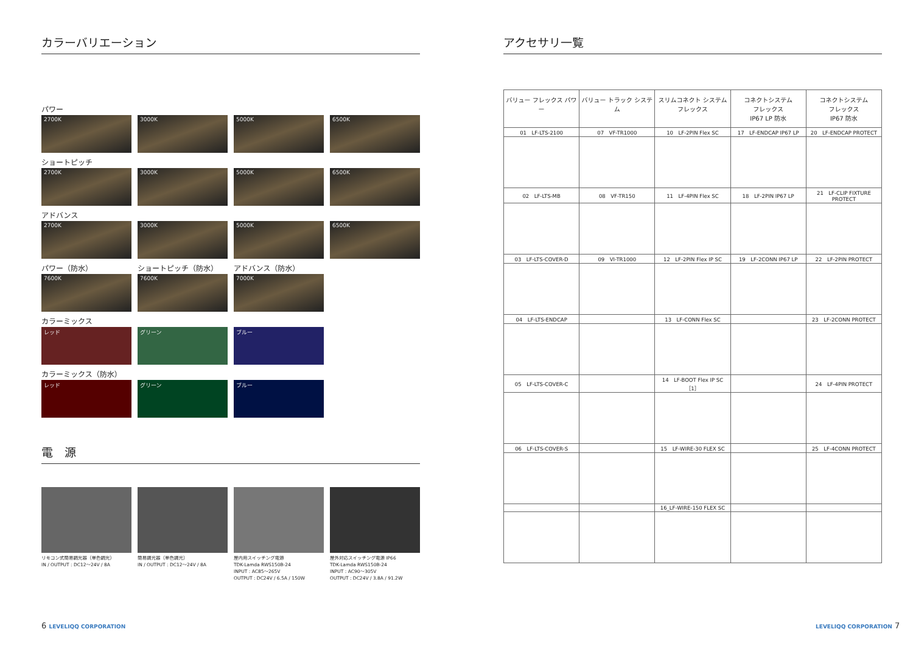カラーバリエーション
パワー
2700K 3000K 5000K 6500K
ショートピッチ
2700K 3000K 5000K 6500K
アドバンス
2700K 3000K 5000K 6500K
パワー（防水）
7600K
ショートピッチ（防水）
7600K
アドバンス（防水）
7000K
カラーミックス
レッド グリーン ブルー
カラーミックス（防水）
レッド グリーン ブルー
電　源
リモコン式簡易調光器（単色調光）
IN / OUTPUT : DC12～24V / 8A
簡易調光器（単色調光）
IN / OUTPUT : DC12～24V / 8A
屋内用スイッチング電源
TDK-Lamda RWS150B-24
INPUT : AC85～265V
OUTPUT : DC24V / 6.5A / 150W
屋外対応スイッチング電源 IP66
TDK-Lamda RWS150B-24
INPUT : AC90～305V
OUTPUT : DC24V / 3.8A / 91.2W
アクセサリ一覧
| バリュー フレックス パワー | バリュー トラック システム | スリムコネクト システム フレックス | コネクトシステム フレックス IP67 LP 防水 | コネクトシステム フレックス IP67 防水 |
| --- | --- | --- | --- | --- |
| 01 LF-LTS-2100 | 07 VF-TR1000 | 10 LF-2PIN Flex SC | 17 LF-ENDCAP IP67 LP | 20 LF-ENDCAP PROTECT |
| 02 LF-LTS-MB | 08 VF-TR150 | 11 LF-4PIN Flex SC | 18 LF-2PIN IP67 LP | 21 LF-CLIP FIXTURE PROTECT |
| 03 LF-LTS-COVER-D | 09 VI-TR1000 | 12 LF-2PIN Flex IP SC | 19 LF-2CONN IP67 LP | 22 LF-2PIN PROTECT |
| 04 LF-LTS-ENDCAP | | 13 LF-CONN Flex SC | | 23 LF-2CONN PROTECT |
| 05 LF-LTS-COVER-C | | 14 LF-BOOT Flex IP SC［1］ | | 24 LF-4PIN PROTECT |
| 06 LF-LTS-COVER-S | | 15 LF-WIRE-30 FLEX SC | | 25 LF-4CONN PROTECT |
| | | 16_LF-WIRE-150 FLEX SC | | |
6 LEVELIQQ CORPORATION LEVELIQQ CORPORATION 7